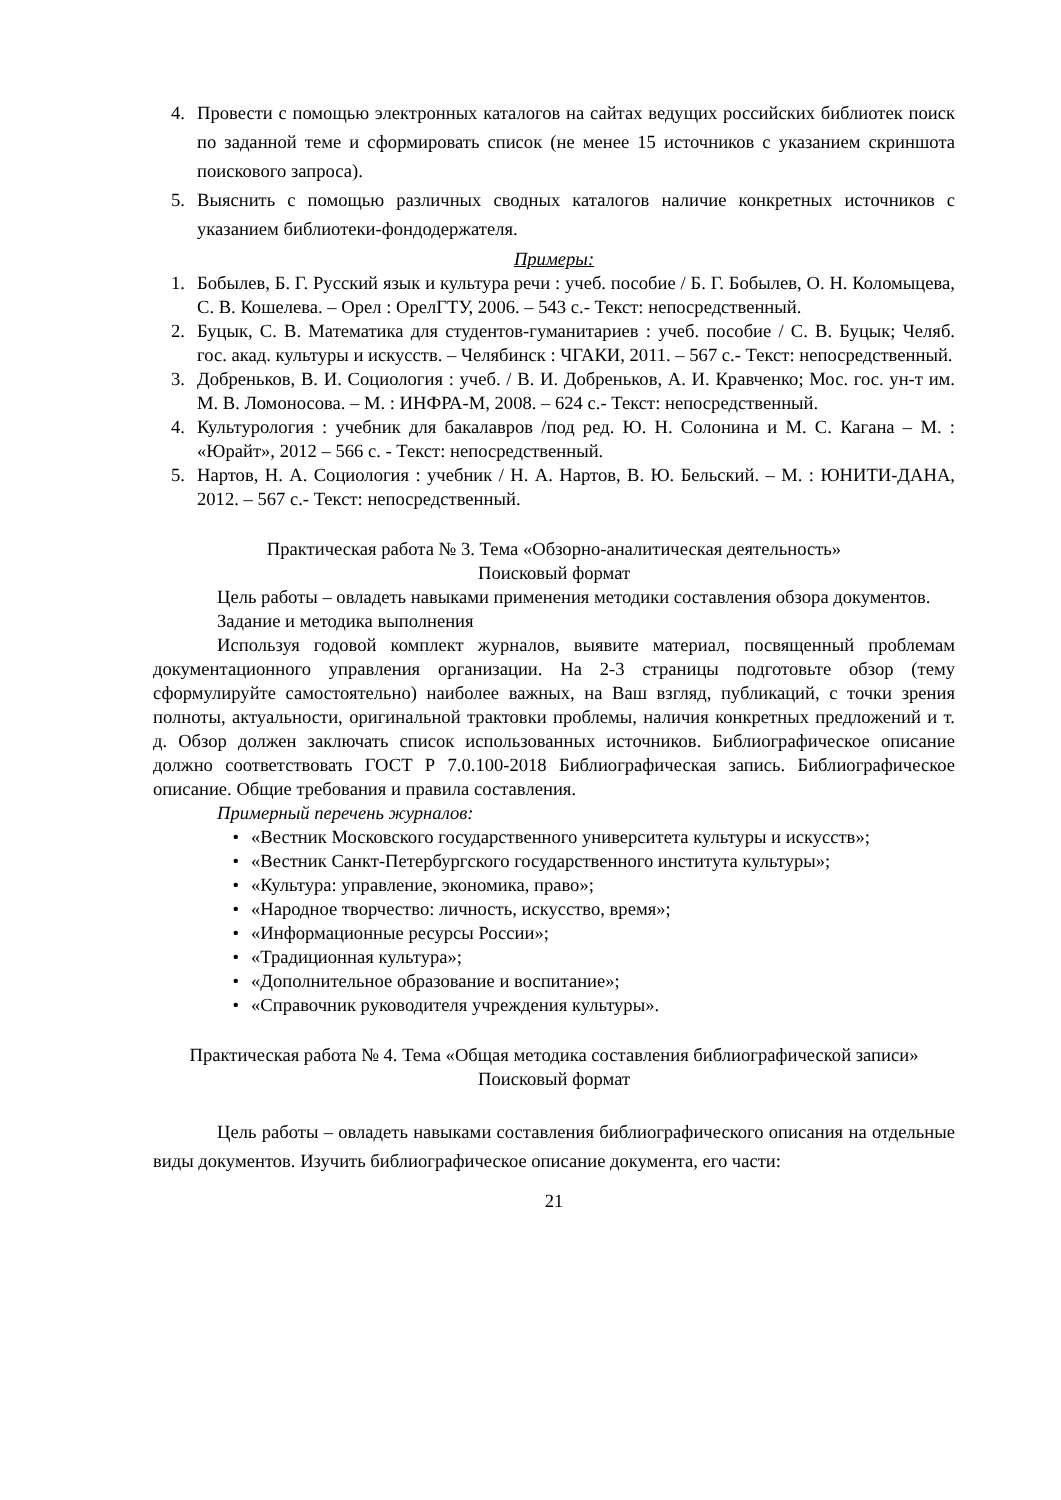4. Провести с помощью электронных каталогов на сайтах ведущих российских библиотек поиск по заданной теме и сформировать список (не менее 15 источников с указанием скриншота поискового запроса).
5. Выяснить с помощью различных сводных каталогов наличие конкретных источников с указанием библиотеки-фондодержателя.
Примеры:
1. Бобылев, Б. Г. Русский язык и культура речи : учеб. пособие / Б. Г. Бобылев, О. Н. Коломыцева, С. В. Кошелева. – Орел : ОрелГТУ, 2006. – 543 с.- Текст: непосредственный.
2. Буцык, С. В. Математика для студентов-гуманитариев : учеб. пособие / С. В. Буцык; Челяб. гос. акад. культуры и искусств. – Челябинск : ЧГАКИ, 2011. – 567 с.- Текст: непосредственный.
3. Добреньков, В. И. Социология : учеб. / В. И. Добреньков, А. И. Кравченко; Мос. гос. ун-т им. М. В. Ломоносова. – М. : ИНФРА-М, 2008. – 624 с.- Текст: непосредственный.
4. Культурология : учебник для бакалавров /под ред. Ю. Н. Солонина и М. С. Кагана – М. : «Юрайт», 2012 – 566 с. - Текст: непосредственный.
5. Нартов, Н. А. Социология : учебник / Н. А. Нартов, В. Ю. Бельский. – М. : ЮНИТИ-ДАНА, 2012. – 567 с.- Текст: непосредственный.
Практическая работа № 3. Тема «Обзорно-аналитическая деятельность»
Поисковый формат
Цель работы – овладеть навыками применения методики составления обзора документов.
Задание и методика выполнения
Используя годовой комплект журналов, выявите материал, посвященный проблемам документационного управления организации. На 2-3 страницы подготовьте обзор (тему сформулируйте самостоятельно) наиболее важных, на Ваш взгляд, публикаций, с точки зрения полноты, актуальности, оригинальной трактовки проблемы, наличия конкретных предложений и т. д. Обзор должен заключать список использованных источников. Библиографическое описание должно соответствовать ГОСТ Р 7.0.100-2018 Библиографическая запись. Библиографическое описание. Общие требования и правила составления.
Примерный перечень журналов:
• «Вестник Московского государственного университета культуры и искусств»;
• «Вестник Санкт-Петербургского государственного института культуры»;
• «Культура: управление, экономика, право»;
• «Народное творчество: личность, искусство, время»;
• «Информационные ресурсы России»;
• «Традиционная культура»;
• «Дополнительное образование и воспитание»;
• «Справочник руководителя учреждения культуры».
Практическая работа № 4. Тема «Общая методика составления библиографической записи»
Поисковый формат
Цель работы – овладеть навыками составления библиографического описания на отдельные виды документов. Изучить библиографическое описание документа, его части:
21